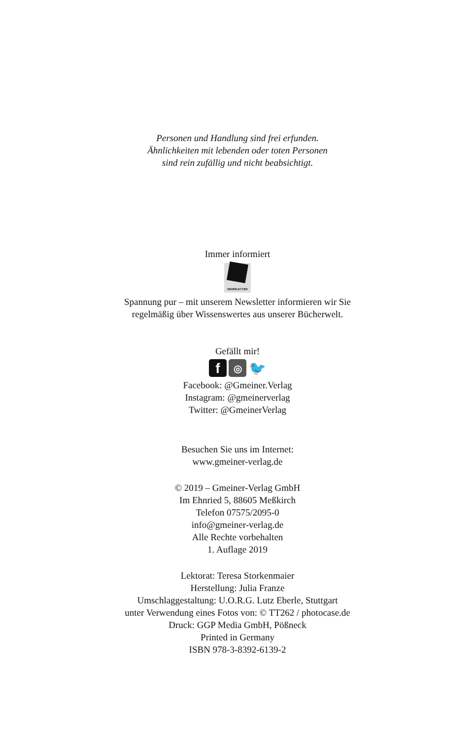Personen und Handlung sind frei erfunden.
Ähnlichkeiten mit lebenden oder toten Personen
sind rein zufällig und nicht beabsichtigt.
Immer informiert
NEWSLETTER
Spannung pur – mit unserem Newsletter informieren wir Sie
regelmäßig über Wissenswertes aus unserer Bücherwelt.
Gefällt mir!
f
◎
🐦
Facebook: @Gmeiner.Verlag
Instagram: @gmeinerverlag
Twitter: @GmeinerVerlag
Besuchen Sie uns im Internet:
www.gmeiner-verlag.de
© 2019 – Gmeiner-Verlag GmbH
Im Ehnried 5, 88605 Meßkirch
Telefon 07575/2095-0
info@gmeiner-verlag.de
Alle Rechte vorbehalten
1. Auflage 2019
Lektorat: Teresa Storkenmaier
Herstellung: Julia Franze
Umschlaggestaltung: U.O.R.G. Lutz Eberle, Stuttgart
unter Verwendung eines Fotos von: © TT262 / photocase.de
Druck: GGP Media GmbH, Pößneck
Printed in Germany
ISBN 978-3-8392-6139-2